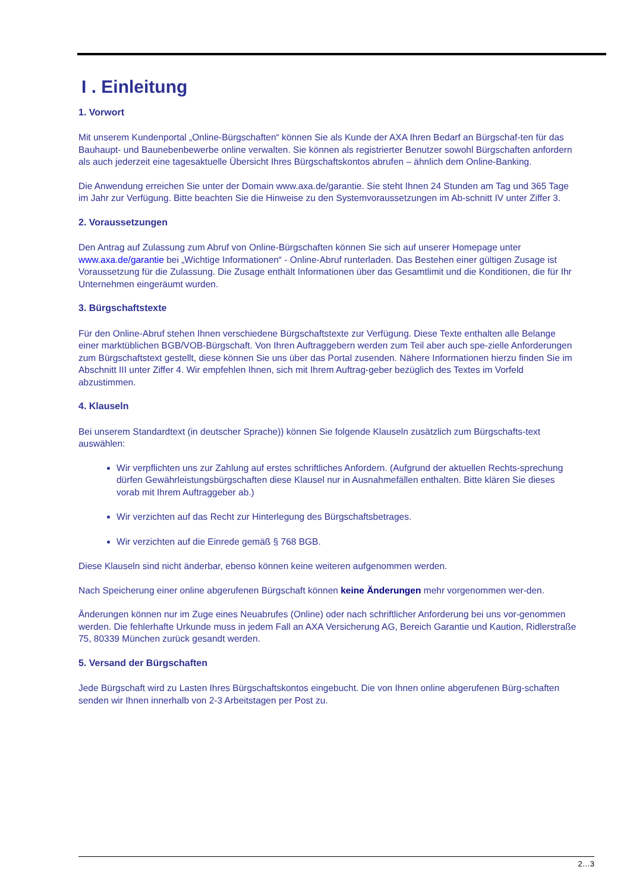I . Einleitung
1. Vorwort
Mit unserem Kundenportal „Online-Bürgschaften“ können Sie als Kunde der AXA Ihren Bedarf an Bürgschaf-ten für das Bauhaupt- und Baunebenbewerbe online verwalten. Sie können als registrierter Benutzer sowohl Bürgschaften anfordern als auch jederzeit eine tagesaktuelle Übersicht Ihres Bürgschaftskontos abrufen – ähnlich dem Online-Banking.
Die Anwendung erreichen Sie unter der Domain www.axa.de/garantie. Sie steht Ihnen 24 Stunden am Tag und 365 Tage im Jahr zur Verfügung. Bitte beachten Sie die Hinweise zu den Systemvoraussetzungen im Ab-schnitt IV unter Ziffer 3.
2. Voraussetzungen
Den Antrag auf Zulassung zum Abruf von Online-Bürgschaften können Sie sich auf unserer Homepage unter www.axa.de/garantie bei „Wichtige Informationen“ - Online-Abruf runterladen. Das Bestehen einer gültigen Zusage ist Voraussetzung für die Zulassung. Die Zusage enthält Informationen über das Gesamtlimit und die Konditionen, die für Ihr Unternehmen eingeräumt wurden.
3. Bürgschaftstexte
Für den Online-Abruf stehen Ihnen verschiedene Bürgschaftstexte zur Verfügung. Diese Texte enthalten alle Belange einer marktüblichen BGB/VOB-Bürgschaft. Von Ihren Auftraggebern werden zum Teil aber auch spe-zielle Anforderungen zum Bürgschaftstext gestellt, diese können Sie uns über das Portal zusenden. Nähere Informationen hierzu finden Sie im Abschnitt III unter Ziffer 4. Wir empfehlen Ihnen, sich mit Ihrem Auftrag-geber bezüglich des Textes im Vorfeld abzustimmen.
4. Klauseln
Bei unserem Standardtext (in deutscher Sprache)) können Sie folgende Klauseln zusätzlich zum Bürgschafts-text auswählen:
Wir verpflichten uns zur Zahlung auf erstes schriftliches Anfordern. (Aufgrund der aktuellen Rechts-sprechung dürfen Gewährleistungsbürgschaften diese Klausel nur in Ausnahmefällen enthalten. Bitte klären Sie dieses vorab mit Ihrem Auftraggeber ab.)
Wir verzichten auf das Recht zur Hinterlegung des Bürgschaftsbetrages.
Wir verzichten auf die Einrede gemäß § 768 BGB.
Diese Klauseln sind nicht änderbar, ebenso können keine weiteren aufgenommen werden.
Nach Speicherung einer online abgerufenen Bürgschaft können keine Änderungen mehr vorgenommen wer-den.
Änderungen können nur im Zuge eines Neuabrufes (Online) oder nach schriftlicher Anforderung bei uns vor-genommen werden. Die fehlerhafte Urkunde muss in jedem Fall an AXA Versicherung AG, Bereich Garantie und Kaution, Ridlerstraße 75, 80339 München zurück gesandt werden.
5. Versand der Bürgschaften
Jede Bürgschaft wird zu Lasten Ihres Bürgschaftskontos eingebucht. Die von Ihnen online abgerufenen Bürg-schaften senden wir Ihnen innerhalb von 2-3 Arbeitstagen per Post zu.
2…3